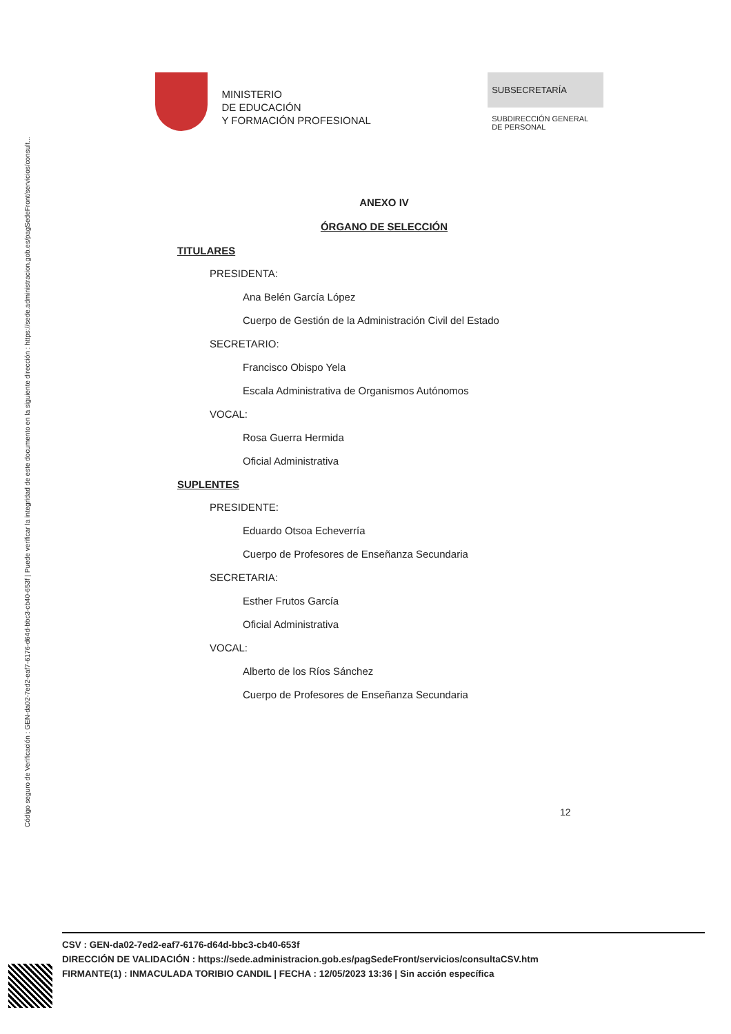Código seguro de Verificación : GEN-da02-7ed2-eaf7-6176-d64d-bbc3-cb40-653f | Puede verificar la integridad de este documento en la siguiente dirección : https://sede.administracion.gob.es/pagSedeFront/servicios/consult...
MINISTERIO
DE EDUCACIÓN
Y FORMACIÓN PROFESIONAL
SUBSECRETARÍA
SUBDIRECCIÓN GENERAL DE PERSONAL
ANEXO IV
ÓRGANO DE SELECCIÓN
TITULARES
PRESIDENTA:
Ana Belén García López
Cuerpo de Gestión de la Administración Civil del Estado
SECRETARIO:
Francisco Obispo Yela
Escala Administrativa de Organismos Autónomos
VOCAL:
Rosa Guerra Hermida
Oficial Administrativa
SUPLENTES
PRESIDENTE:
Eduardo Otsoa Echeverría
Cuerpo de Profesores de Enseñanza Secundaria
SECRETARIA:
Esther Frutos García
Oficial Administrativa
VOCAL:
Alberto de los Ríos Sánchez
Cuerpo de Profesores de Enseñanza Secundaria
12
CSV : GEN-da02-7ed2-eaf7-6176-d64d-bbc3-cb40-653f
DIRECCIÓN DE VALIDACIÓN : https://sede.administracion.gob.es/pagSedeFront/servicios/consultaCSV.htm
FIRMANTE(1) : INMACULADA TORIBIO CANDIL | FECHA : 12/05/2023 13:36 | Sin acción específica